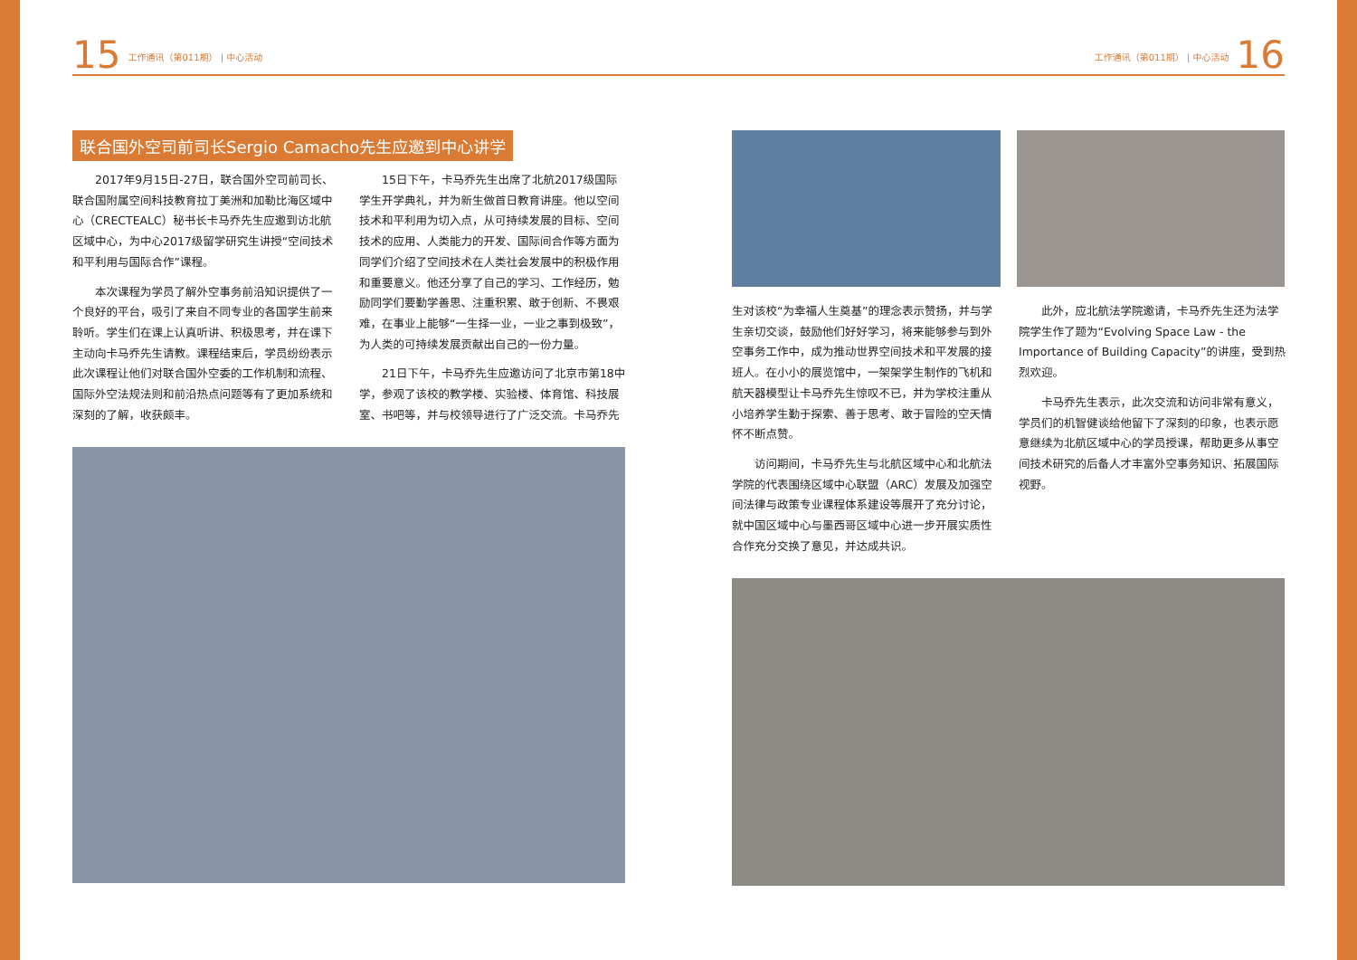15 工作通讯（第011期） | 中心活动
工作通讯（第011期） | 中心活动 16
联合国外空司前司长Sergio Camacho先生应邀到中心讲学
2017年9月15日-27日，联合国外空司前司长、联合国附属空间科技教育拉丁美洲和加勒比海区域中心（CRECTEALC）秘书长卡马乔先生应邀到访北航区域中心，为中心2017级留学研究生讲授“空间技术和平利用与国际合作”课程。
本次课程为学员了解外空事务前沿知识提供了一个良好的平台，吸引了来自不同专业的各国学生前来聆听。学生们在课上认真听讲、积极思考，并在课下主动向卡马乔先生请教。课程结束后，学员纷纷表示此次课程让他们对联合国外空委的工作机制和流程、国际外空法规法则和前沿热点问题等有了更加系统和深刻的了解，收获颇丰。
15日下午，卡马乔先生出席了北航2017级国际学生开学典礼，并为新生做首日教育讲座。他以空间技术和平利用为切入点，从可持续发展的目标、空间技术的应用、人类能力的开发、国际间合作等方面为同学们介绍了空间技术在人类社会发展中的积极作用和重要意义。他还分享了自己的学习、工作经历，勉励同学们要勤学善思、注重积累、敢于创新、不畏艰难，在事业上能够“一生择一业，一业之事到极致”，为人类的可持续发展贡献出自己的一份力量。
21日下午，卡马乔先生应邀访问了北京市第18中学，参观了该校的教学楼、实验楼、体育馆、科技展室、书吧等，并与校领导进行了广泛交流。卡马乔先
生对该校“为幸福人生奠基”的理念表示赞扬，并与学生亲切交谈，鼓励他们好好学习，将来能够参与到外空事务工作中，成为推动世界空间技术和平发展的接班人。在小小的展览馆中，一架架学生制作的飞机和航天器模型让卡马乔先生惊叹不已，并为学校注重从小培养学生勤于探索、善于思考、敢于冒险的空天情怀不断点赞。
访问期间，卡马乔先生与北航区域中心和北航法学院的代表围绕区域中心联盟（ARC）发展及加强空间法律与政策专业课程体系建设等展开了充分讨论，就中国区域中心与墨西哥区域中心进一步开展实质性合作充分交换了意见，并达成共识。
此外，应北航法学院邀请，卡马乔先生还为法学院学生作了题为“Evolving Space Law - the Importance of Building Capacity”的讲座，受到热烈欢迎。
卡马乔先生表示，此次交流和访问非常有意义，学员们的机智健谈给他留下了深刻的印象，也表示愿意继续为北航区域中心的学员授课，帮助更多从事空间技术研究的后备人才丰富外空事务知识、拓展国际视野。